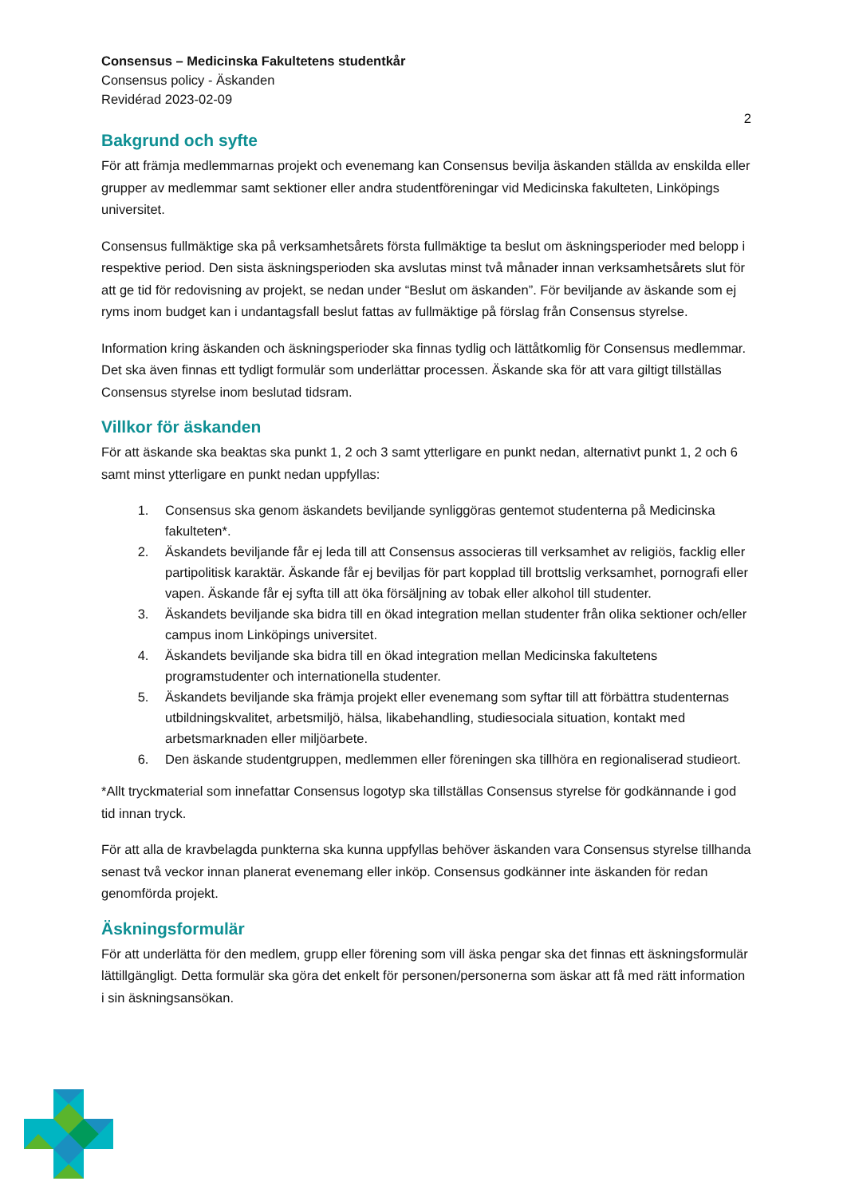Consensus – Medicinska Fakultetens studentkår
Consensus policy - Äskanden
Revidérad 2023-02-09
2
Bakgrund och syfte
För att främja medlemmarnas projekt och evenemang kan Consensus bevilja äskanden ställda av enskilda eller grupper av medlemmar samt sektioner eller andra studentföreningar vid Medicinska fakulteten, Linköpings universitet.
Consensus fullmäktige ska på verksamhetsårets första fullmäktige ta beslut om äskningsperioder med belopp i respektive period. Den sista äskningsperioden ska avslutas minst två månader innan verksamhetsårets slut för att ge tid för redovisning av projekt, se nedan under “Beslut om äskanden”. För beviljande av äskande som ej ryms inom budget kan i undantagsfall beslut fattas av fullmäktige på förslag från Consensus styrelse.
Information kring äskanden och äskningsperioder ska finnas tydlig och lättåtkomlig för Consensus medlemmar. Det ska även finnas ett tydligt formulär som underlättar processen. Äskande ska för att vara giltigt tillställas Consensus styrelse inom beslutad tidsram.
Villkor för äskanden
För att äskande ska beaktas ska punkt 1, 2 och 3 samt ytterligare en punkt nedan, alternativt punkt 1, 2 och 6 samt minst ytterligare en punkt nedan uppfyllas:
1. Consensus ska genom äskandets beviljande synliggöras gentemot studenterna på Medicinska fakulteten*.
2. Äskandets beviljande får ej leda till att Consensus associeras till verksamhet av religiös, facklig eller partipolitisk karaktär. Äskande får ej beviljas för part kopplad till brottslig verksamhet, pornografi eller vapen. Äskande får ej syfta till att öka försäljning av tobak eller alkohol till studenter.
3. Äskandets beviljande ska bidra till en ökad integration mellan studenter från olika sektioner och/eller campus inom Linköpings universitet.
4. Äskandets beviljande ska bidra till en ökad integration mellan Medicinska fakultetens programstudenter och internationella studenter.
5. Äskandets beviljande ska främja projekt eller evenemang som syftar till att förbättra studenternas utbildningskvalitet, arbetsmiljö, hälsa, likabehandling, studiesociala situation, kontakt med arbetsmarknaden eller miljöarbete.
6. Den äskande studentgruppen, medlemmen eller föreningen ska tillhöra en regionaliserad studieort.
*Allt tryckmaterial som innefattar Consensus logotyp ska tillställas Consensus styrelse för godkännande i god tid innan tryck.
För att alla de kravbelagda punkterna ska kunna uppfyllas behöver äskanden vara Consensus styrelse tillhanda senast två veckor innan planerat evenemang eller inköp. Consensus godkänner inte äskanden för redan genomförda projekt.
Äskningsformulär
För att underlätta för den medlem, grupp eller förening som vill äska pengar ska det finnas ett äskningsformulär lättillgängligt. Detta formulär ska göra det enkelt för personen/personerna som äskar att få med rätt information i sin äskningsansökan.